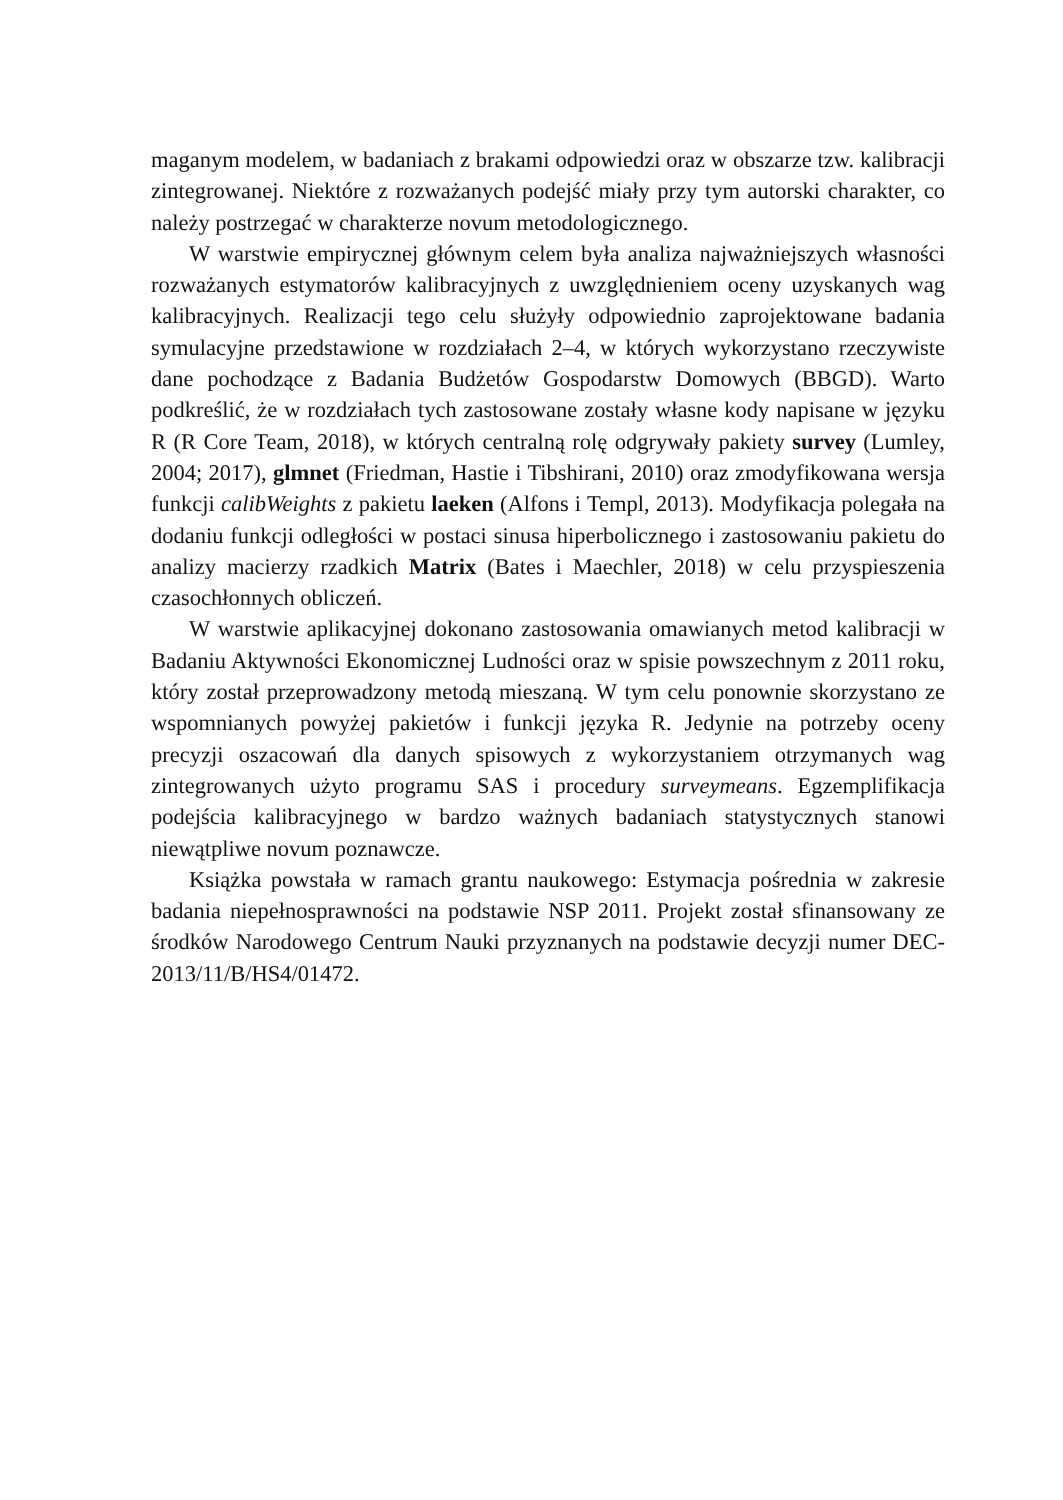maganym modelem, w badaniach z brakami odpowiedzi oraz w obszarze tzw. kalibracji zintegrowanej. Niektóre z rozważanych podejść miały przy tym autorski charakter, co należy postrzegać w charakterze novum metodologicznego.
W warstwie empirycznej głównym celem była analiza najważniejszych własności rozważanych estymatorów kalibracyjnych z uwzględnieniem oceny uzyskanych wag kalibracyjnych. Realizacji tego celu służyły odpowiednio zaprojektowane badania symulacyjne przedstawione w rozdziałach 2–4, w których wykorzystano rzeczywiste dane pochodzące z Badania Budżetów Gospodarstw Domowych (BBGD). Warto podkreślić, że w rozdziałach tych zastosowane zostały własne kody napisane w języku R (R Core Team, 2018), w których centralną rolę odgrywały pakiety survey (Lumley, 2004; 2017), glmnet (Friedman, Hastie i Tibshirani, 2010) oraz zmodyfikowana wersja funkcji calibWeights z pakietu laeken (Alfons i Templ, 2013). Modyfikacja polegała na dodaniu funkcji odległości w postaci sinusa hiperbolicznego i zastosowaniu pakietu do analizy macierzy rzadkich Matrix (Bates i Maechler, 2018) w celu przyspieszenia czasochłonnych obliczeń.
W warstwie aplikacyjnej dokonano zastosowania omawianych metod kalibracji w Badaniu Aktywności Ekonomicznej Ludności oraz w spisie powszechnym z 2011 roku, który został przeprowadzony metodą mieszaną. W tym celu ponownie skorzystano ze wspomnianych powyżej pakietów i funkcji języka R. Jedynie na potrzeby oceny precyzji oszacowań dla danych spisowych z wykorzystaniem otrzymanych wag zintegrowanych użyto programu SAS i procedury surveymeans. Egzemplifikacja podejścia kalibracyjnego w bardzo ważnych badaniach statystycznych stanowi niewątpliwe novum poznawcze.
Książka powstała w ramach grantu naukowego: Estymacja pośrednia w zakresie badania niepełnosprawności na podstawie NSP 2011. Projekt został sfinansowany ze środków Narodowego Centrum Nauki przyznanych na podstawie decyzji numer DEC-2013/11/B/HS4/01472.